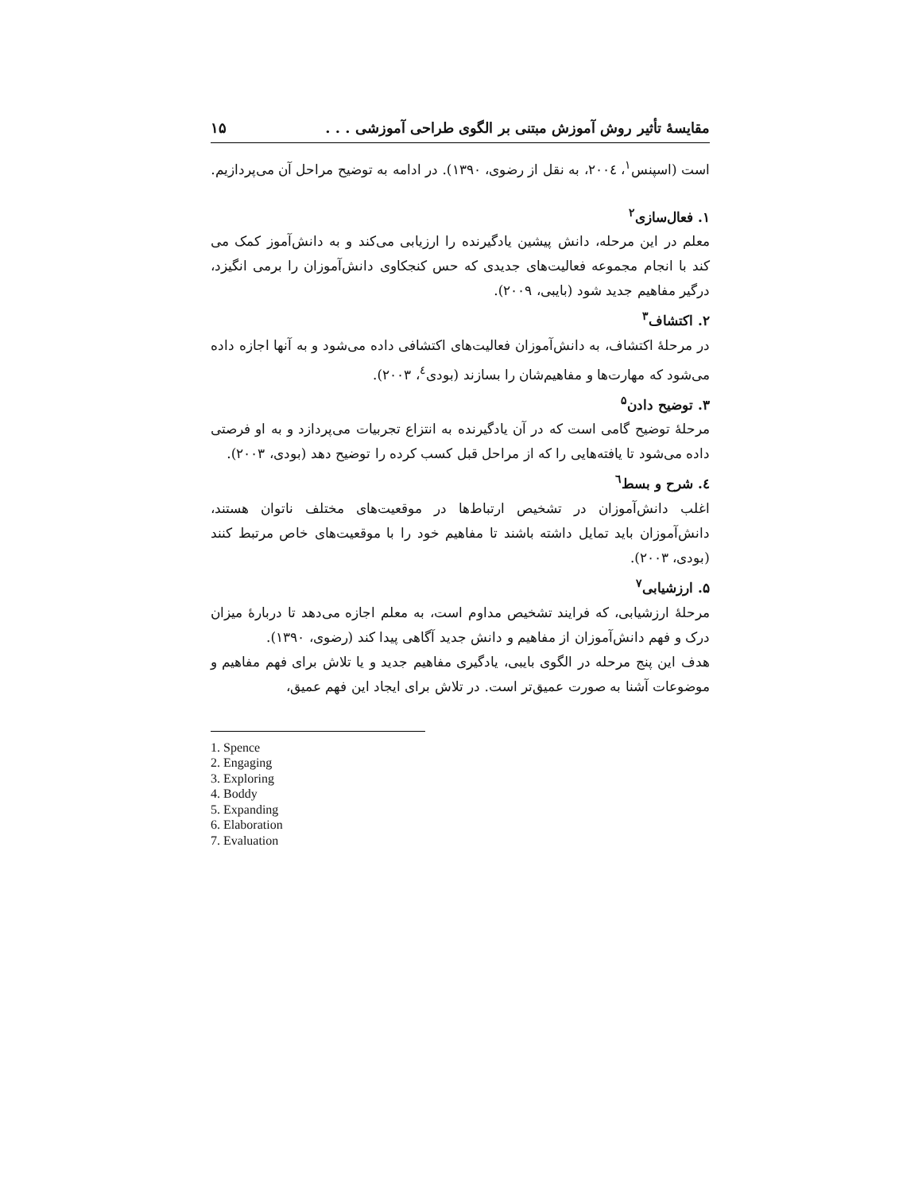مقایسهٔ تأثیر روش آموزش مبتنی بر الگوی طراحی آموزشی . . . ۱۵
است (اسپنس<sup>۱</sup>، ۲۰۰٤، به نقل از رضوی، ۱۳۹۰). در ادامه به توضیح مراحل آن می‌پردازیم.
۱. فعال‌سازی<sup>۲</sup>
معلم در این مرحله، دانش پیشین یادگیرنده را ارزیابی می‌کند و به دانش‌آموز کمک می کند با انجام مجموعه فعالیت‌های جدیدی که حس کنجکاوی دانش‌آموزان را برمی انگیزد، درگیر مفاهیم جدید شود (بایبی، ۲۰۰۹).
۲. اکتشاف<sup>۳</sup>
در مرحلهٔ اکتشاف، به دانش‌آموزان فعالیت‌های اکتشافی داده می‌شود و به آنها اجازه داده می‌شود که مهارت‌ها و مفاهیم‌شان را بسازند (بودی<sup>٤</sup>، ۲۰۰۳).
۳. توضیح دادن<sup>۵</sup>
مرحلهٔ توضیح گامی است که در آن یادگیرنده به انتزاع تجربیات می‌پردازد و به او فرصتی داده می‌شود تا یافته‌هایی را که از مراحل قبل کسب کرده را توضیح دهد (بودی، ۲۰۰۳).
٤. شرح و بسط<sup>٦</sup>
اغلب دانش‌آموزان در تشخیص ارتباط‌ها در موقعیت‌های مختلف ناتوان هستند، دانش‌آموزان باید تمایل داشته باشند تا مفاهیم خود را با موقعیت‌های خاص مرتبط کنند (بودی، ۲۰۰۳).
۵. ارزشیابی<sup>۷</sup>
مرحلهٔ ارزشیابی، که فرایند تشخیص مداوم است، به معلم اجازه می‌دهد تا دربارهٔ میزان درک و فهم دانش‌آموزان از مفاهیم و دانش جدید آگاهی پیدا کند (رضوی، ۱۳۹۰).
هدف این پنج مرحله در الگوی بایبی، یادگیری مفاهیم جدید و یا تلاش برای فهم مفاهیم و موضوعات آشنا به صورت عمیق‌تر است. در تلاش برای ایجاد این فهم عمیق،
1. Spence
2. Engaging
3. Exploring
4. Boddy
5. Expanding
6. Elaboration
7. Evaluation